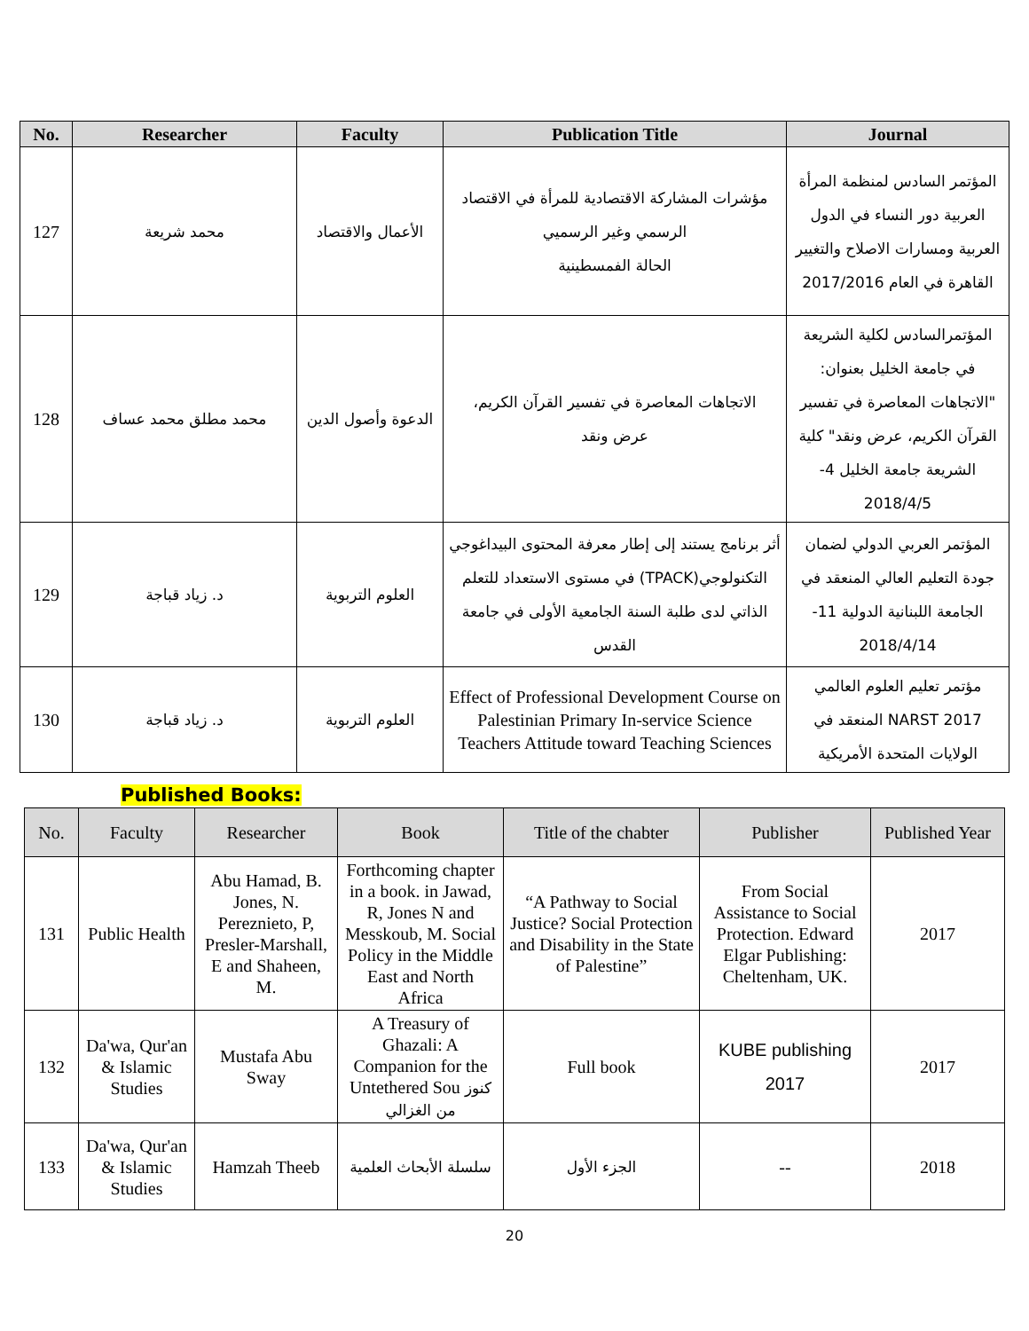| No. | Researcher | Faculty | Publication Title | Journal |
| --- | --- | --- | --- | --- |
| 127 | محمد شريعة | الأعمال والاقتصاد | مؤشرات المشاركة الاقتصادية للمرأة في الاقتصاد الرسمي وغير الرسميي الحالة الفمسطينية | المؤتمر السادس لمنظمة المرأة العربية دور النساء في الدول العربية ومسارات الاصلاح والتغيير القاهرة في العام 2017/2016 |
| 128 | محمد مطلق محمد عساف | الدعوة وأصول الدين | الاتجاهات المعاصرة في تفسير القرآن الكريم، عرض ونقد | المؤتمرالسادس لكلية الشريعة في جامعة الخليل بعنوان: "الاتجاهات المعاصرة في تفسير القرآن الكريم، عرض ونقد" كلية الشريعة جامعة الخليل 4- 2018/4/5 |
| 129 | د. زياد قباجة | العلوم التربوية | أثر برنامج يستند إلى إطار معرفة المحتوى البيداغوجي التكنولوجي(TPACK) في مستوى الاستعداد للتعلم الذاتي لدى طلبة السنة الجامعية الأولى في جامعة القدس | المؤتمر العربي الدولي لضمان جودة التعليم العالي المنعقد في الجامعة اللبنانية الدولية 11- 2018/4/14 |
| 130 | د. زياد قباجة | العلوم التربوية | Effect of Professional Development Course on Palestinian Primary In-service Science Teachers Attitude toward Teaching Sciences | مؤتمر تعليم العلوم العالمي NARST 2017 المنعقد في الولايات المتحدة الأمريكية |
Published Books:
| No. | Faculty | Researcher | Book | Title of the chabter | Publisher | Published Year |
| --- | --- | --- | --- | --- | --- | --- |
| 131 | Public Health | Abu Hamad, B. Jones, N. Pereznieto, P, Presler-Marshall, E and Shaheen, M. | Forthcoming chapter in a book. in Jawad, R, Jones N and Messkoub, M. Social Policy in the Middle East and North Africa | “A Pathway to Social Justice? Social Protection and Disability in the State of Palestine” | From Social Assistance to Social Protection. Edward Elgar Publishing: Cheltenham, UK. | 2017 |
| 132 | Da'wa, Qur'an & Islamic Studies | Mustafa Abu Sway | A Treasury of Ghazali: A Companion for the Untethered Sou كنوز من الغزالي | Full book | KUBE publishing 2017 | 2017 |
| 133 | Da'wa, Qur'an & Islamic Studies | Hamzah Theeb | سلسلة الأبحاث العلمية | الجزء الأول | -- | 2018 |
20